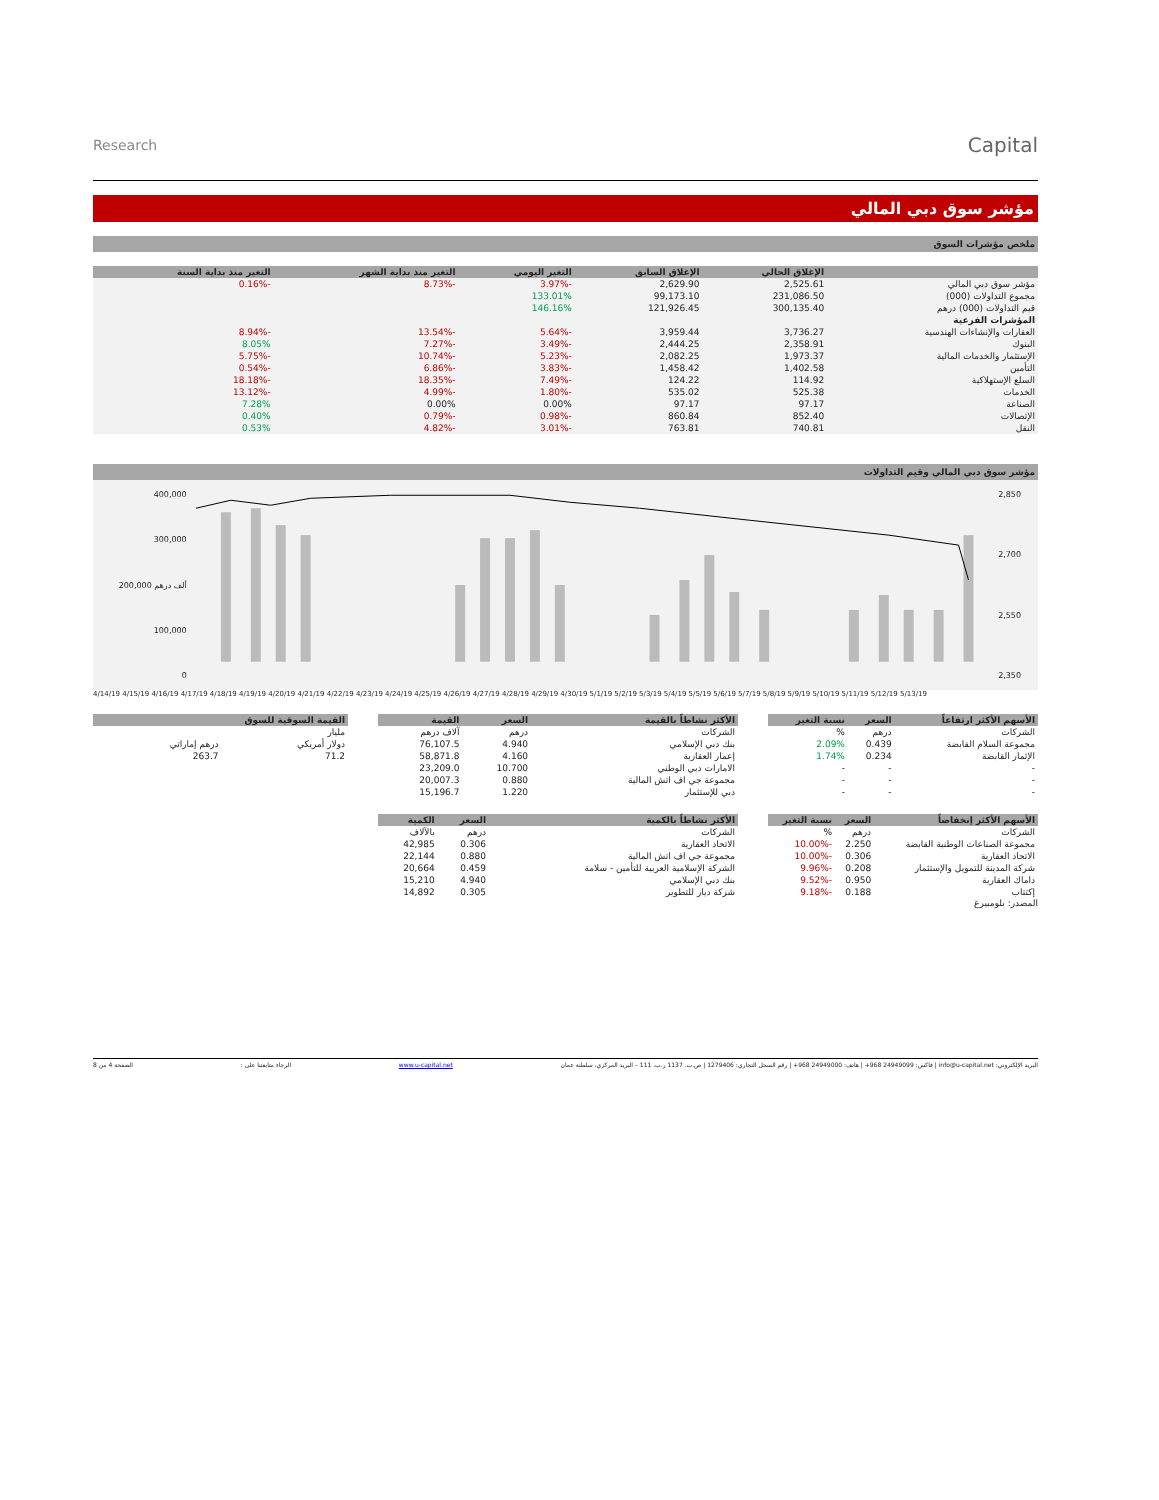Research
Capital
مؤشر سوق دبي المالي
ملخص مؤشرات السوق
| | الإغلاق الحالي | الإغلاق السابق | التغير اليومي | التغير منذ بداية الشهر | التغير منذ بداية السنة |
| --- | --- | --- | --- | --- | --- |
| مؤشر سوق دبي المالي | 2,525.61 | 2,629.90 | -3.97% | -8.73% | -0.16% |
| مجموع التداولات (000) | 231,086.50 | 99,173.10 | 133.01% | | |
| قيم التداولات (000) درهم | 300,135.40 | 121,926.45 | 146.16% | | |
| المؤشرات الفرعية | | | | | |
| العقارات والإنشاءات الهندسية | 3,736.27 | 3,959.44 | -5.64% | -13.54% | -8.94% |
| البنوك | 2,358.91 | 2,444.25 | -3.49% | -7.27% | 8.05% |
| الإستثمار والخدمات المالية | 1,973.37 | 2,082.25 | -5.23% | -10.74% | -5.75% |
| التأمين | 1,402.58 | 1,458.42 | -3.83% | -6.86% | -0.54% |
| السلع الإستهلاكية | 114.92 | 124.22 | -7.49% | -18.35% | -18.18% |
| الخدمات | 525.38 | 535.02 | -1.80% | -4.99% | -13.12% |
| الصناعة | 97.17 | 97.17 | 0.00% | 0.00% | 7.28% |
| الإتصالات | 852.40 | 860.84 | -0.98% | -0.79% | 0.40% |
| النقل | 740.81 | 763.81 | -3.01% | -4.82% | 0.53% |
مؤشر سوق دبي المالي وقيم التداولات
400,000
300,000
200,000 ألف درهم
100,000
0
2,850
2,700
2,550
2,350
4/14/19 4/15/19 4/16/19 4/17/19 4/18/19 4/19/19 4/20/19 4/21/19 4/22/19 4/23/19 4/24/19 4/25/19 4/26/19 4/27/19 4/28/19 4/29/19 4/30/19 5/1/19 5/2/19 5/3/19 5/4/19 5/5/19 5/6/19 5/7/19 5/8/19 5/9/19 5/10/19 5/11/19 5/12/19 5/13/19
| الأسهم الأكثر ارتفاعاً | السعر | نسبة التغير |
| --- | --- | --- |
| الشركات | درهم | % |
| مجموعة السلام القابضة | 0.439 | 2.09% |
| الإثمار القابضة | 0.234 | 1.74% |
| - | - | - |
| - | - | - |
| - | - | - |
| الأكثر نشاطاً بالقيمة | السعر | القيمة |
| --- | --- | --- |
| الشركات | درهم | آلاف درهم |
| بنك دبي الإسلامي | 4.940 | 76,107.5 |
| إعمار العقارية | 4.160 | 58,871.8 |
| الامارات دبي الوطني | 10.700 | 23,209.0 |
| مجموعة جي اف اتش المالية | 0.880 | 20,007.3 |
| دبي للإستثمار | 1.220 | 15,196.7 |
| القيمة السوقية للسوق | |
| --- | --- |
| مليار | |
| دولار أمريكي | درهم إماراتي |
| 71.2 | 263.7 |
| الأسهم الأكثر إنخفاضاً | السعر | نسبة التغير |
| --- | --- | --- |
| الشركات | درهم | % |
| مجموعة الصناعات الوطنية القابضة | 2.250 | -10.00% |
| الاتحاد العقارية | 0.306 | -10.00% |
| شركة المدينة للتمويل والإستثمار | 0.208 | -9.96% |
| داماك العقارية | 0.950 | -9.52% |
| إكتتاب | 0.188 | -9.18% |
المصدر: بلومبيرغ
| الأكثر نشاطاً بالكمية | السعر | الكمية |
| --- | --- | --- |
| الشركات | درهم | بالآلاف |
| الاتحاد العقارية | 0.306 | 42,985 |
| مجموعة جي اف اتش المالية | 0.880 | 22,144 |
| الشركة الإسلامية العربية للتأمين - سلامة | 0.459 | 20,664 |
| بنك دبي الإسلامي | 4.940 | 15,210 |
| شركة ديار للتطوير | 0.305 | 14,892 |
البريد الإلكتروني: info@u-capital.net | فاكس: 24949099 968+ | هاتف: 24949000 968+ | رقم السجل التجاري: 1279406 | ص.ب. 1137 ر.ب. 111 – البريد المركزي، سلطنة عمان www.u-capital.net الرجاء متابعتنا على : الصفحة 4 من 8